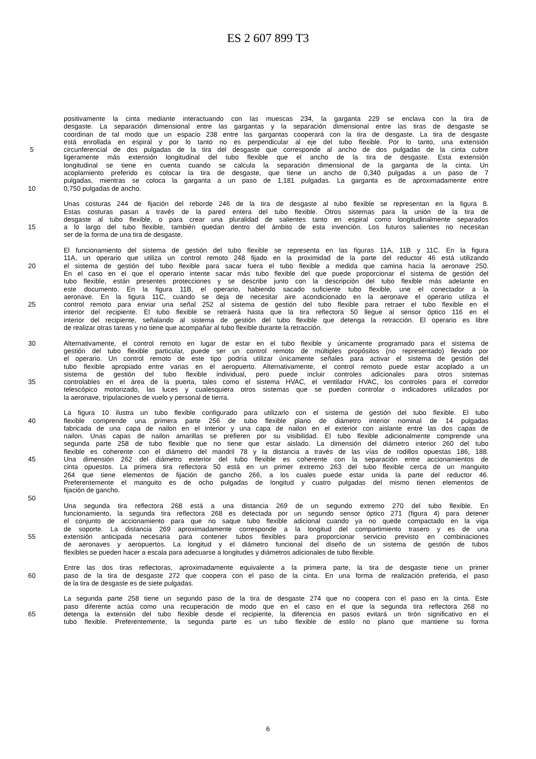ES 2 607 899 T3
positivamente la cinta mediante interactuando con las muescas 234, la garganta 229 se enclava con la tira de
desgaste. La separación dimensional entre las gargantas y la separación dimensional entre las tiras de desgaste se
coordinan de tal modo que un espacio 238 entre las gargantas cooperará con la tira de desgaste. La tira de desgaste
está enrollada en espiral y por lo tanto no es perpendicular al eje del tubo flexible. Por lo tanto, una extensión
5 circunferencial de dos pulgadas de la tira del desgaste que corresponde al ancho de dos pulgadas de la cinta cubre
ligeramente más extensión longitudinal del tubo flexible que el ancho de la tira de desgaste. Esta extensión
longitudinal se tiene en cuenta cuando se calcula la separación dimensional de la garganta de la cinta. Un
acoplamiento preferido es colocar la tira de desgaste, que tiene un ancho de 0,340 pulgadas a un paso de 7
pulgadas, mientras se coloca la garganta a un paso de 1,181 pulgadas. La garganta es de aproximadamente entre
10 0,750 pulgadas de ancho.
Unas costuras 244 de fijación del reborde 246 de la tira de desgaste al tubo flexible se representan en la figura 8.
Estas costuras pasan a través de la pared entera del tubo flexible. Otros sistemas para la unión de la tira de
desgaste al tubo flexible, o para crear una pluralidad de salientes tanto en espiral como longitudinalmente separados
15 a lo largo del tubo flexible, también quedan dentro del ámbito de esta invención. Los futuros salientes no necesitan
ser de la forma de una tira de desgaste.
El funcionamiento del sistema de gestión del tubo flexible se representa en las figuras 11A, 11B y 11C. En la figura
11A, un operario que utiliza un control remoto 248 fijado en la proximidad de la parte del reductor 46 está utilizando
20 el sistema de gestión del tubo flexible para sacar fuera el tubo flexible a medida que camina hacia la aeronave 250.
En el caso en el que el operario intente sacar más tubo flexible del que puede proporcionar el sistema de gestión del
tubo flexible, están presentes protecciones y se describe junto con la descripción del tubo flexible más adelante en
este documento. En la figura 11B, el operario, habiendo sacado suficiente tubo flexible, une el conectador a la
aeronave. En la figura 11C, cuando se deja de necesitar aire acondicionado en la aeronave el operario utiliza el
25 control remoto para enviar una señal 252 al sistema de gestión del tubo flexible para retraer el tubo flexible en el
interior del recipiente. El tubo flexible se retraerá hasta que la tira reflectora 50 llegue al sensor óptico 116 en el
interior del recipiente, señalando al sistema de gestión del tubo flexible que detenga la retracción. El operario es libre
de realizar otras tareas y no tiene que acompañar al tubo flexible durante la retracción.
30 Alternativamente, el control remoto en lugar de estar en el tubo flexible y únicamente programado para el sistema de
gestión del tubo flexible particular, puede ser un control remoto de múltiples propósitos (no representado) llevado por
el operario. Un control remoto de este tipo podría utilizar únicamente señales para activar el sistema de gestión del
tubo flexible apropiado entre varias en el aeropuerto. Alternativamente, el control remoto puede estar acoplado a un
sistema de gestión del tubo flexible individual, pero puede incluir controles adicionales para otros sistemas
35 controlables en el área de la puerta, tales como el sistema HVAC, el ventilador HVAC, los controles para el corredor
telescópico motorizado, las luces y cualesquiera otros sistemas que se pueden controlar o indicadores utilizados por
la aeronave, tripulaciones de vuelo y personal de tierra.
La figura 10 ilustra un tubo flexible configurado para utilizarlo con el sistema de gestión del tubo flexible. El tubo
40 flexible comprende una primera parte 256 de tubo flexible plano de diámetro interior nominal de 14 pulgadas
fabricada de una capa de nailon en el interior y una capa de nailon en el exterior con aislante entre las dos capas de
nailon. Unas capas de nailon amarillas se prefieren por su visibilidad. El tubo flexible adicionalmente comprende una
segunda parte 258 de tubo flexible que no tiene que estar aislado. La dimensión del diámetro interior 260 del tubo
flexible es coherente con el diámetro del mandril 78 y la distancia a través de las vías de rodillos opuestas 186, 188.
45 Una dimensión 262 del diámetro exterior del tubo flexible es coherente con la separación entre accionamientos de
cinta opuestos. La primera tira reflectora 50 está en un primer extremo 263 del tubo flexible cerca de un manguito
264 que tiene elementos de fijación de gancho 266, a los cuales puede estar unida la parte del reductor 46.
Preferentemente el manguito es de ocho pulgadas de longitud y cuatro pulgadas del mismo tienen elementos de
fijación de gancho.
50
Una segunda tira reflectora 268 está a una distancia 269 de un segundo extremo 270 del tubo flexible. En
funcionamiento, la segunda tira reflectora 268 es detectada por un segundo sensor óptico 271 (figura 4) para detener
el conjunto de accionamiento para que no saque tubo flexible adicional cuando ya no quede compactado en la viga
de soporte. La distancia 269 aproximadamente corresponde a la longitud del compartimiento trasero y es de una
55 extensión anticipada necesaria para contener tubos flexibles para proporcionar servicio previsto en combinaciones
de aeronaves y aeropuertos. La longitud y el diámetro funcional del diseño de un sistema de gestión de tubos
flexibles se pueden hacer a escala para adecuarse a longitudes y diámetros adicionales de tubo flexible.
Entre las dos tiras reflectoras, aproximadamente equivalente a la primera parte, la tira de desgaste tiene un primer
60 paso de la tira de desgaste 272 que coopera con el paso de la cinta. En una forma de realización preferida, el paso
de la tira de desgaste es de siete pulgadas.
La segunda parte 258 tiene un segundo paso de la tira de desgaste 274 que no coopera con el paso en la cinta. Este
paso diferente actúa como una recuperación de modo que en el caso en el que la segunda tira reflectora 268 no
65 detenga la extensión del tubo flexible desde el recipiente, la diferencia en pasos evitará un tirón significativo en el
tubo flexible. Preferentemente, la segunda parte es un tubo flexible de estilo no plano que mantiene su forma
6